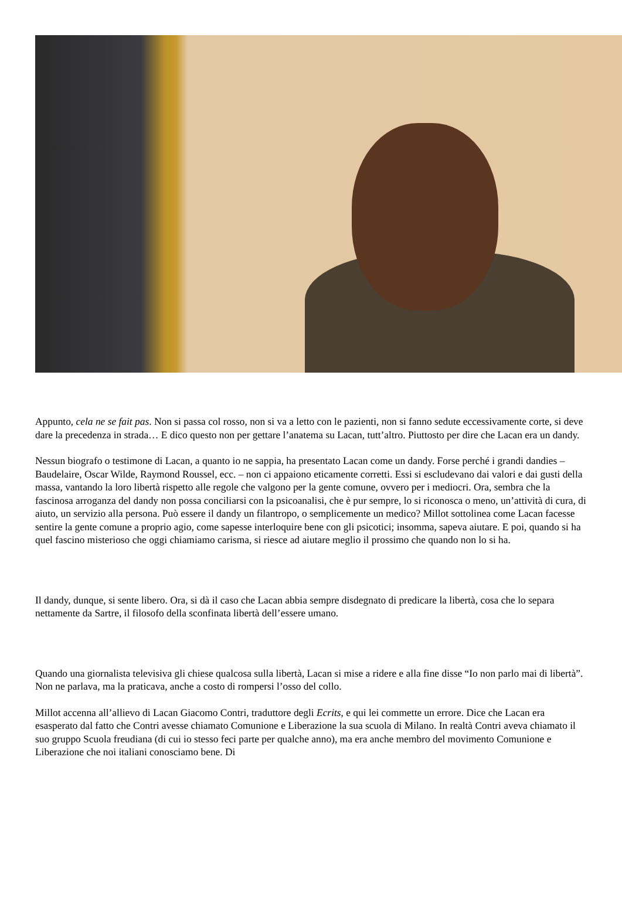Appunto, cela ne se fait pas. Non si passa col rosso, non si va a letto con le pazienti, non si fanno sedute eccessivamente corte, si deve dare la precedenza in strada… E dico questo non per gettare l’anatema su Lacan, tutt’altro. Piuttosto per dire che Lacan era un dandy.
Nessun biografo o testimone di Lacan, a quanto io ne sappia, ha presentato Lacan come un dandy. Forse perché i grandi dandies – Baudelaire, Oscar Wilde, Raymond Roussel, ecc. – non ci appaiono eticamente corretti. Essi si escludevano dai valori e dai gusti della massa, vantando la loro libertà rispetto alle regole che valgono per la gente comune, ovvero per i mediocri. Ora, sembra che la fascinosa arroganza del dandy non possa conciliarsi con la psicoanalisi, che è pur sempre, lo si riconosca o meno, un’attività di cura, di aiuto, un servizio alla persona. Può essere il dandy un filantropo, o semplicemente un medico? Millot sottolinea come Lacan facesse sentire la gente comune a proprio agio, come sapesse interloquire bene con gli psicotici; insomma, sapeva aiutare. E poi, quando si ha quel fascino misterioso che oggi chiamiamo carisma, si riesce ad aiutare meglio il prossimo che quando non lo si ha.
Il dandy, dunque, si sente libero. Ora, si dà il caso che Lacan abbia sempre disdegnato di predicare la libertà, cosa che lo separa nettamente da Sartre, il filosofo della sconfinata libertà dell’essere umano.
Quando una giornalista televisiva gli chiese qualcosa sulla libertà, Lacan si mise a ridere e alla fine disse “Io non parlo mai di libertà”. Non ne parlava, ma la praticava, anche a costo di rompersi l’osso del collo.
Millot accenna all’allievo di Lacan Giacomo Contri, traduttore degli Ecrits, e qui lei commette un errore. Dice che Lacan era esasperato dal fatto che Contri avesse chiamato Comunione e Liberazione la sua scuola di Milano. In realtà Contri aveva chiamato il suo gruppo Scuola freudiana (di cui io stesso feci parte per qualche anno), ma era anche membro del movimento Comunione e Liberazione che noi italiani conosciamo bene. Di